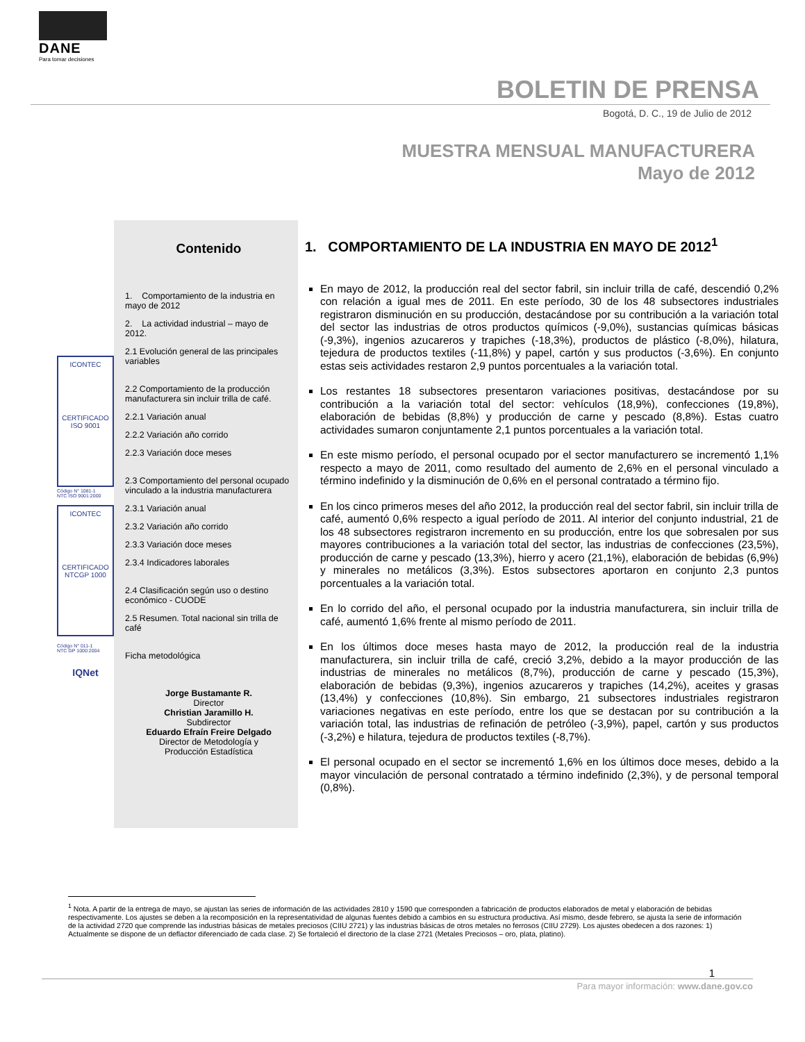DANE
Para tomar decisiones
BOLETIN DE PRENSA
Bogotá, D. C., 19 de Julio de 2012
MUESTRA MENSUAL MANUFACTURERA
Mayo de 2012
ICONTEC
CERTIFICADO
ISO 9001
Código N° 1081-1
NTC ISO 9001:2000
ICONTEC
CERTIFICADO
NTCGP 1000
Código N° 011-1
NTC GP 1000:2004
IQNet
Contenido
1. Comportamiento de la industria en mayo de 2012
2. La actividad industrial – mayo de 2012.
2.1 Evolución general de las principales variables
2.2 Comportamiento de la producción manufacturera sin incluir trilla de café.
2.2.1 Variación anual
2.2.2 Variación año corrido
2.2.3 Variación doce meses
2.3 Comportamiento del personal ocupado vinculado a la industria manufacturera
2.3.1 Variación anual
2.3.2 Variación año corrido
2.3.3 Variación doce meses
2.3.4 Indicadores laborales
2.4 Clasificación según uso o destino económico - CUODE
2.5 Resumen. Total nacional sin trilla de café
Ficha metodológica
Jorge Bustamante R.
Director
Christian Jaramillo H.
Subdirector
Eduardo Efraín Freire Delgado
Director de Metodología y
Producción Estadística
1. COMPORTAMIENTO DE LA INDUSTRIA EN MAYO DE 2012<sup>1</sup>
En mayo de 2012, la producción real del sector fabril, sin incluir trilla de café, descendió 0,2% con relación a igual mes de 2011. En este período, 30 de los 48 subsectores industriales registraron disminución en su producción, destacándose por su contribución a la variación total del sector las industrias de otros productos químicos (-9,0%), sustancias químicas básicas (-9,3%), ingenios azucareros y trapiches (-18,3%), productos de plástico (-8,0%), hilatura, tejedura de productos textiles (-11,8%) y papel, cartón y sus productos (-3,6%). En conjunto estas seis actividades restaron 2,9 puntos porcentuales a la variación total.
Los restantes 18 subsectores presentaron variaciones positivas, destacándose por su contribución a la variación total del sector: vehículos (18,9%), confecciones (19,8%), elaboración de bebidas (8,8%) y producción de carne y pescado (8,8%). Estas cuatro actividades sumaron conjuntamente 2,1 puntos porcentuales a la variación total.
En este mismo período, el personal ocupado por el sector manufacturero se incrementó 1,1% respecto a mayo de 2011, como resultado del aumento de 2,6% en el personal vinculado a término indefinido y la disminución de 0,6% en el personal contratado a término fijo.
En los cinco primeros meses del año 2012, la producción real del sector fabril, sin incluir trilla de café, aumentó 0,6% respecto a igual período de 2011. Al interior del conjunto industrial, 21 de los 48 subsectores registraron incremento en su producción, entre los que sobresalen por sus mayores contribuciones a la variación total del sector, las industrias de confecciones (23,5%), producción de carne y pescado (13,3%), hierro y acero (21,1%), elaboración de bebidas (6,9%) y minerales no metálicos (3,3%). Estos subsectores aportaron en conjunto 2,3 puntos porcentuales a la variación total.
En lo corrido del año, el personal ocupado por la industria manufacturera, sin incluir trilla de café, aumentó 1,6% frente al mismo período de 2011.
En los últimos doce meses hasta mayo de 2012, la producción real de la industria manufacturera, sin incluir trilla de café, creció 3,2%, debido a la mayor producción de las industrias de minerales no metálicos (8,7%), producción de carne y pescado (15,3%), elaboración de bebidas (9,3%), ingenios azucareros y trapiches (14,2%), aceites y grasas (13,4%) y confecciones (10,8%). Sin embargo, 21 subsectores industriales registraron variaciones negativas en este período, entre los que se destacan por su contribución a la variación total, las industrias de refinación de petróleo (-3,9%), papel, cartón y sus productos (-3,2%) e hilatura, tejedura de productos textiles (-8,7%).
El personal ocupado en el sector se incrementó 1,6% en los últimos doce meses, debido a la mayor vinculación de personal contratado a término indefinido (2,3%), y de personal temporal (0,8%).
<sup>1</sup> Nota. A partir de la entrega de mayo, se ajustan las series de información de las actividades 2810 y 1590 que corresponden a fabricación de productos elaborados de metal y elaboración de bebidas respectivamente. Los ajustes se deben a la recomposición en la representatividad de algunas fuentes debido a cambios en su estructura productiva. Así mismo, desde febrero, se ajusta la serie de información de la actividad 2720 que comprende las industrias básicas de metales preciosos (CIIU 2721) y las industrias básicas de otros metales no ferrosos (CIIU 2729). Los ajustes obedecen a dos razones: 1) Actualmente se dispone de un deflactor diferenciado de cada clase. 2) Se fortaleció el directorio de la clase 2721 (Metales Preciosos – oro, plata, platino).
1
Para mayor información: www.dane.gov.co